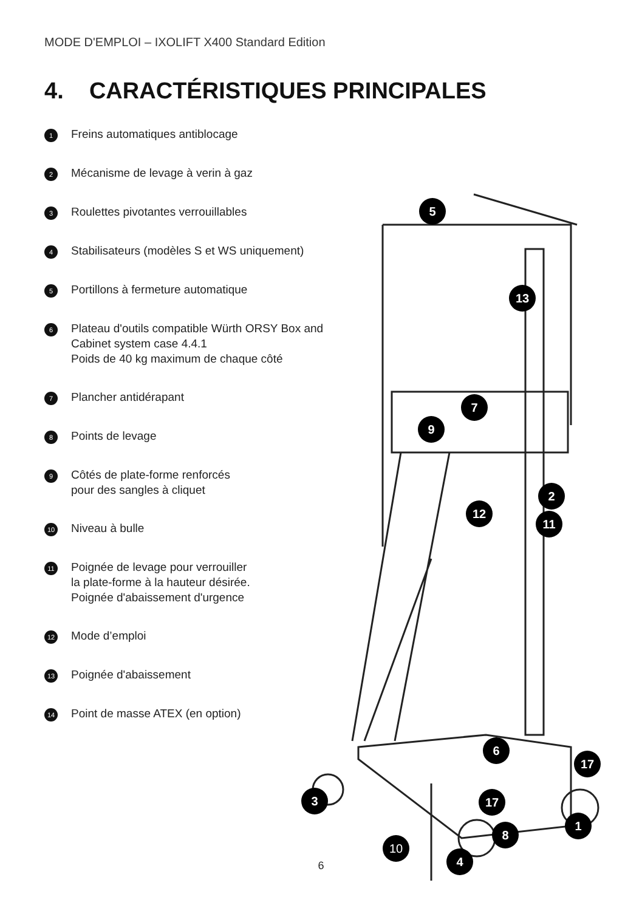MODE D'EMPLOI – IXOLIFT X400 Standard Edition
4. CARACTÉRISTIQUES PRINCIPALES
1 Freins automatiques antiblocage
2 Mécanisme de levage à verin à gaz
3 Roulettes pivotantes verrouillables
4 Stabilisateurs (modèles S et WS uniquement)
5 Portillons à fermeture automatique
6 Plateau d'outils compatible Würth ORSY Box and
Cabinet system case 4.4.1
Poids de 40 kg maximum de chaque côté
7 Plancher antidérapant
8 Points de levage
9 Côtés de plate-forme renforcés
pour des sangles à cliquet
10 Niveau à bulle
11 Poignée de levage pour verrouiller
la plate-forme à la hauteur désirée.
Poignée d'abaissement d'urgence
12 Mode d’emploi
13 Poignée d'abaissement
14 Point de masse ATEX (en option)
5
13
7
9
2
11
12
6
17
3
17
1
8
10
4
6